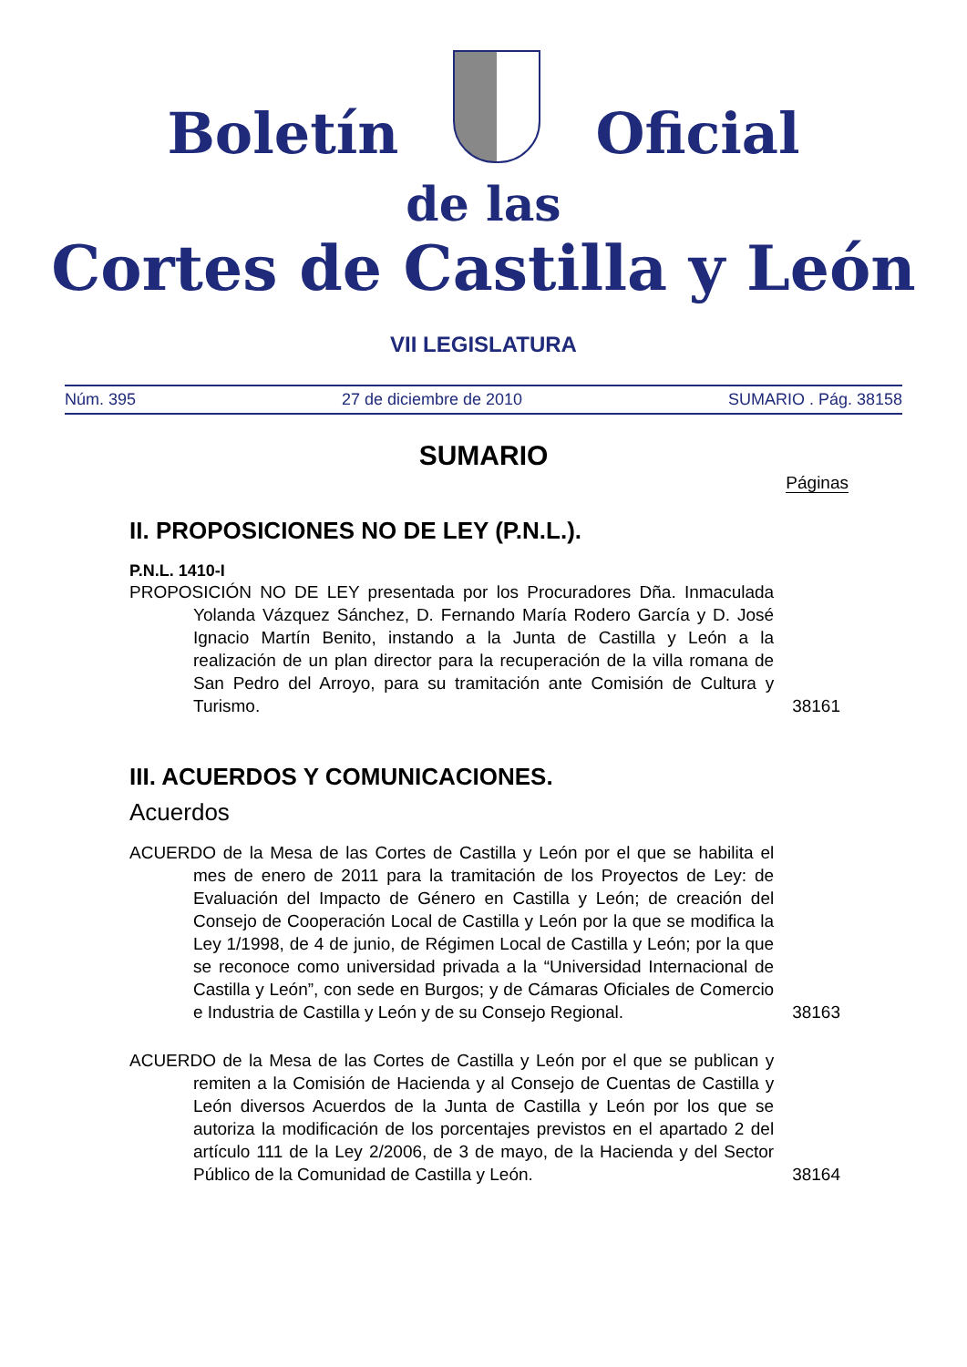Boletín Oficial
de las
Cortes de Castilla y León
VII LEGISLATURA
Núm. 395 27 de diciembre de 2010 SUMARIO . Pág. 38158
SUMARIO
Páginas
II. PROPOSICIONES NO DE LEY (P.N.L.).
P.N.L. 1410-I
PROPOSICIÓN NO DE LEY presentada por los Procuradores Dña. Inmaculada Yolanda Vázquez Sánchez, D. Fernando María Rodero García y D. José Ignacio Martín Benito, instando a la Junta de Castilla y León a la realización de un plan director para la recuperación de la villa romana de San Pedro del Arroyo, para su tramitación ante Comisión de Cultura y Turismo.
38161
III. ACUERDOS Y COMUNICACIONES.
Acuerdos
ACUERDO de la Mesa de las Cortes de Castilla y León por el que se habilita el mes de enero de 2011 para la tramitación de los Proyectos de Ley: de Evaluación del Impacto de Género en Castilla y León; de creación del Consejo de Cooperación Local de Castilla y León por la que se modifica la Ley 1/1998, de 4 de junio, de Régimen Local de Castilla y León; por la que se reconoce como universidad privada a la “Universidad Internacional de Castilla y León”, con sede en Burgos; y de Cámaras Oficiales de Comercio e Industria de Castilla y León y de su Consejo Regional.
38163
ACUERDO de la Mesa de las Cortes de Castilla y León por el que se publican y remiten a la Comisión de Hacienda y al Consejo de Cuentas de Castilla y León diversos Acuerdos de la Junta de Castilla y León por los que se autoriza la modificación de los porcentajes previstos en el apartado 2 del artículo 111 de la Ley 2/2006, de 3 de mayo, de la Hacienda y del Sector Público de la Comunidad de Castilla y León.
38164